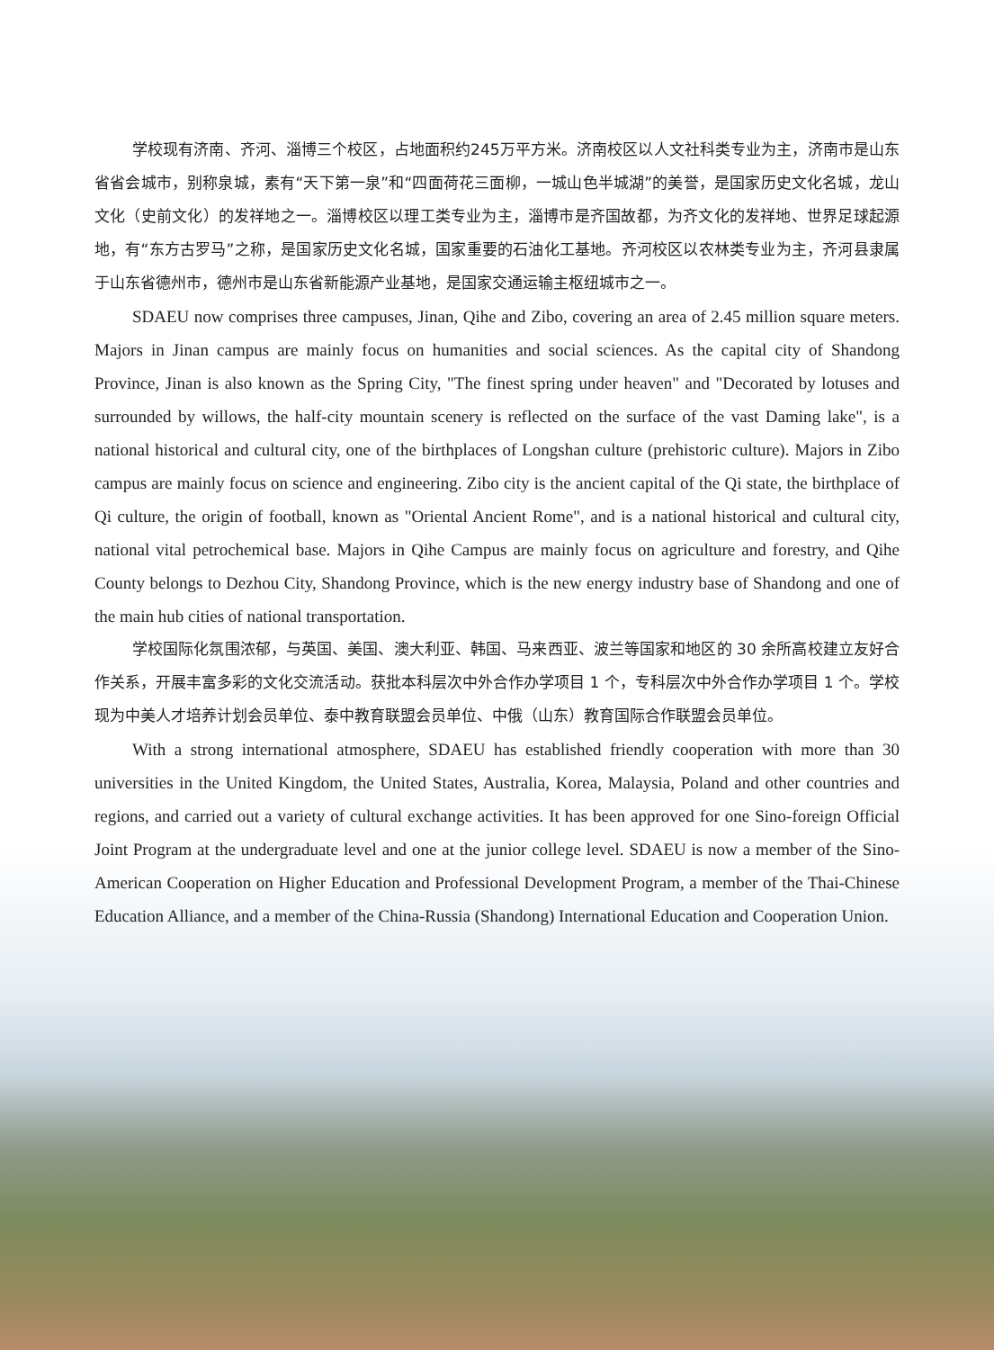学校现有济南、齐河、淄博三个校区，占地面积约245万平方米。济南校区以人文社科类专业为主，济南市是山东省省会城市，别称泉城，素有“天下第一泉”和“四面荷花三面柳，一城山色半城湖”的美誉，是国家历史文化名城，龙山文化（史前文化）的发祥地之一。淄博校区以理工类专业为主，淄博市是齐国故都，为齐文化的发祥地、世界足球起源地，有“东方古罗马”之称，是国家历史文化名城，国家重要的石油化工基地。齐河校区以农林类专业为主，齐河县隶属于山东省德州市，德州市是山东省新能源产业基地，是国家交通运输主枢纽城市之一。
SDAEU now comprises three campuses, Jinan, Qihe and Zibo, covering an area of 2.45 million square meters. Majors in Jinan campus are mainly focus on humanities and social sciences. As the capital city of Shandong Province, Jinan is also known as the Spring City, "The finest spring under heaven" and "Decorated by lotuses and surrounded by willows, the half-city mountain scenery is reflected on the surface of the vast Daming lake", is a national historical and cultural city, one of the birthplaces of Longshan culture (prehistoric culture). Majors in Zibo campus are mainly focus on science and engineering. Zibo city is the ancient capital of the Qi state, the birthplace of Qi culture, the origin of football, known as "Oriental Ancient Rome", and is a national historical and cultural city, national vital petrochemical base. Majors in Qihe Campus are mainly focus on agriculture and forestry, and Qihe County belongs to Dezhou City, Shandong Province, which is the new energy industry base of Shandong and one of the main hub cities of national transportation.
学校国际化氛围浓郁，与英国、美国、澳大利亚、韩国、马来西亚、波兰等国家和地区的 30 余所高校建立友好合作关系，开展丰富多彩的文化交流活动。获批本科层次中外合作办学项目 1 个，专科层次中外合作办学项目 1 个。学校现为中美人才培养计划会员单位、泰中教育联盟会员单位、中俄（山东）教育国际合作联盟会员单位。
With a strong international atmosphere, SDAEU has established friendly cooperation with more than 30 universities in the United Kingdom, the United States, Australia, Korea, Malaysia, Poland and other countries and regions, and carried out a variety of cultural exchange activities. It has been approved for one Sino-foreign Official Joint Program at the undergraduate level and one at the junior college level. SDAEU is now a member of the Sino-American Cooperation on Higher Education and Professional Development Program, a member of the Thai-Chinese Education Alliance, and a member of the China-Russia (Shandong) International Education and Cooperation Union.